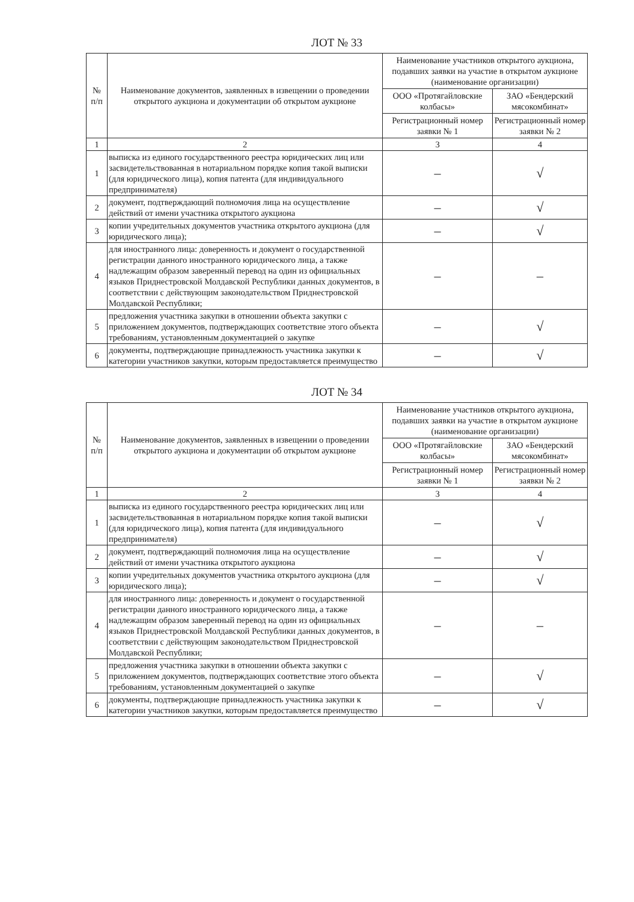ЛОТ № 33
| № п/п | Наименование документов, заявленных в извещении о проведении открытого аукциона и документации об открытом аукционе | Наименование участников открытого аукциона, подавших заявки на участие в открытом аукционе (наименование организации) | |
| --- | --- | --- | --- |
| | | ООО «Протягайловские колбасы» | ЗАО «Бендерский мясокомбинат» |
| | | Регистрационный номер заявки № 1 | Регистрационный номер заявки № 2 |
| 1 | 2 | 3 | 4 |
| 1 | выписка из единого государственного реестра юридических лиц или засвидетельствованная в нотариальном порядке копия такой выписки (для юридического лица), копия патента (для индивидуального предпринимателя) | – | √ |
| 2 | документ, подтверждающий полномочия лица на осуществление действий от имени участника открытого аукциона | – | √ |
| 3 | копии учредительных документов участника открытого аукциона (для юридического лица); | – | √ |
| 4 | для иностранного лица: доверенность и документ о государственной регистрации данного иностранного юридического лица, а также надлежащим образом заверенный перевод на один из официальных языков Приднестровской Молдавской Республики данных документов, в соответствии с действующим законодательством Приднестровской Молдавской Республики; | – | – |
| 5 | предложения участника закупки в отношении объекта закупки с приложением документов, подтверждающих соответствие этого объекта требованиям, установленным документацией о закупке | – | √ |
| 6 | документы, подтверждающие принадлежность участника закупки к категории участников закупки, которым предоставляется преимущество | – | √ |
ЛОТ № 34
| № п/п | Наименование документов, заявленных в извещении о проведении открытого аукциона и документации об открытом аукционе | Наименование участников открытого аукциона, подавших заявки на участие в открытом аукционе (наименование организации) | |
| --- | --- | --- | --- |
| | | ООО «Протягайловские колбасы» | ЗАО «Бендерский мясокомбинат» |
| | | Регистрационный номер заявки № 1 | Регистрационный номер заявки № 2 |
| 1 | 2 | 3 | 4 |
| 1 | выписка из единого государственного реестра юридических лиц или засвидетельствованная в нотариальном порядке копия такой выписки (для юридического лица), копия патента (для индивидуального предпринимателя) | – | √ |
| 2 | документ, подтверждающий полномочия лица на осуществление действий от имени участника открытого аукциона | – | √ |
| 3 | копии учредительных документов участника открытого аукциона (для юридического лица); | – | √ |
| 4 | для иностранного лица: доверенность и документ о государственной регистрации данного иностранного юридического лица, а также надлежащим образом заверенный перевод на один из официальных языков Приднестровской Молдавской Республики данных документов, в соответствии с действующим законодательством Приднестровской Молдавской Республики; | – | – |
| 5 | предложения участника закупки в отношении объекта закупки с приложением документов, подтверждающих соответствие этого объекта требованиям, установленным документацией о закупке | – | √ |
| 6 | документы, подтверждающие принадлежность участника закупки к категории участников закупки, которым предоставляется преимущество | – | √ |